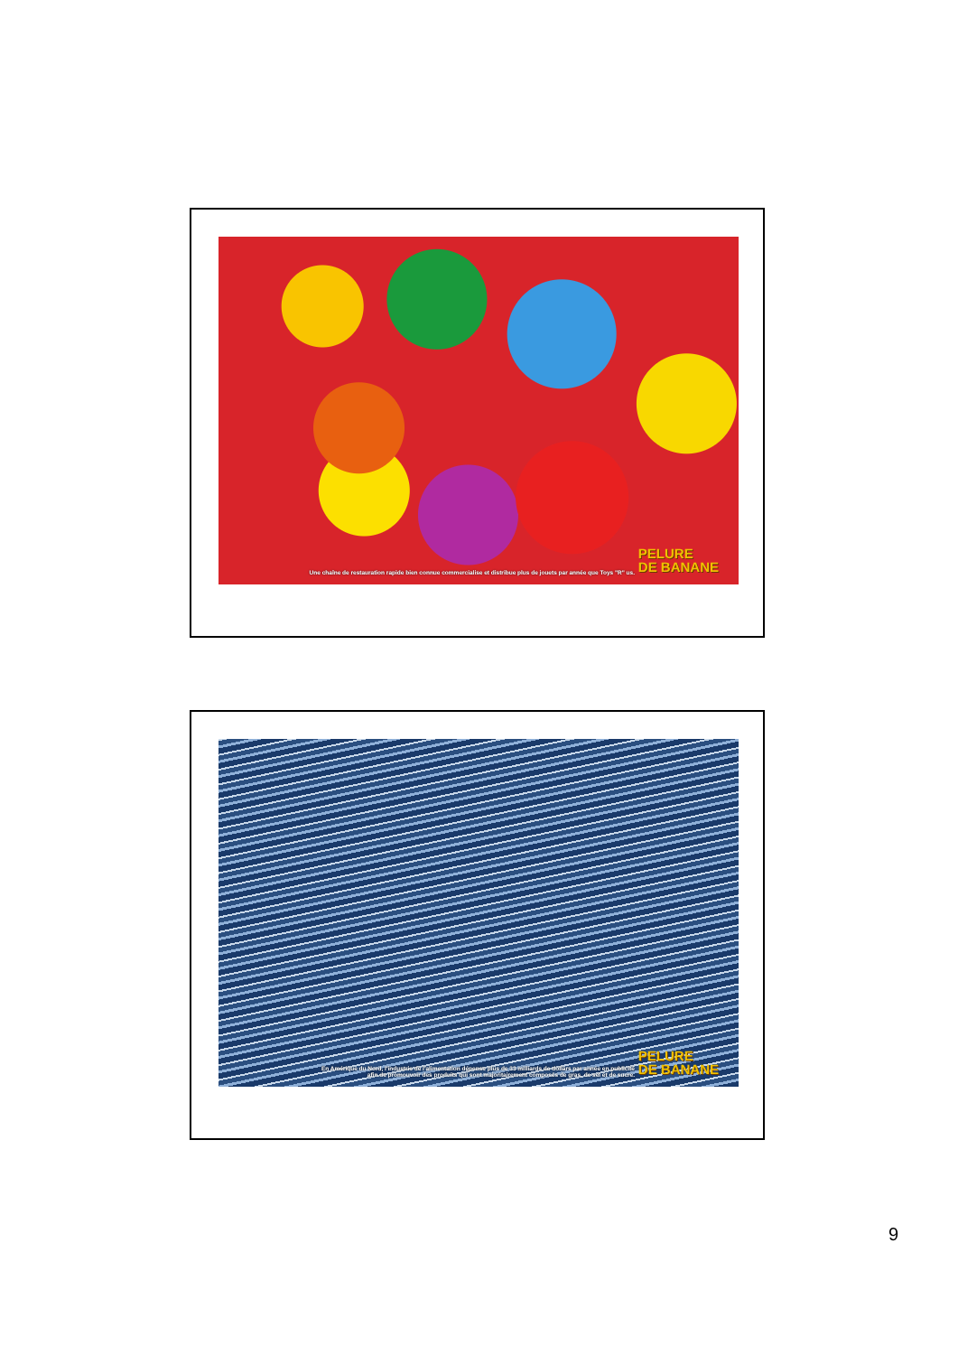Une chaîne de restauration rapide bien connue commercialise et distribue plus de jouets par année que Toys "R" us.
PELURE
DE BANANE
En Amérique du Nord, l'industrie de l'alimentation dépense plus de 33 milliards de dollars par année en publicité
afin de promouvoir des produits qui sont majoritairement composés de gras, de sel et de sucre.
PELURE
DE BANANE
9